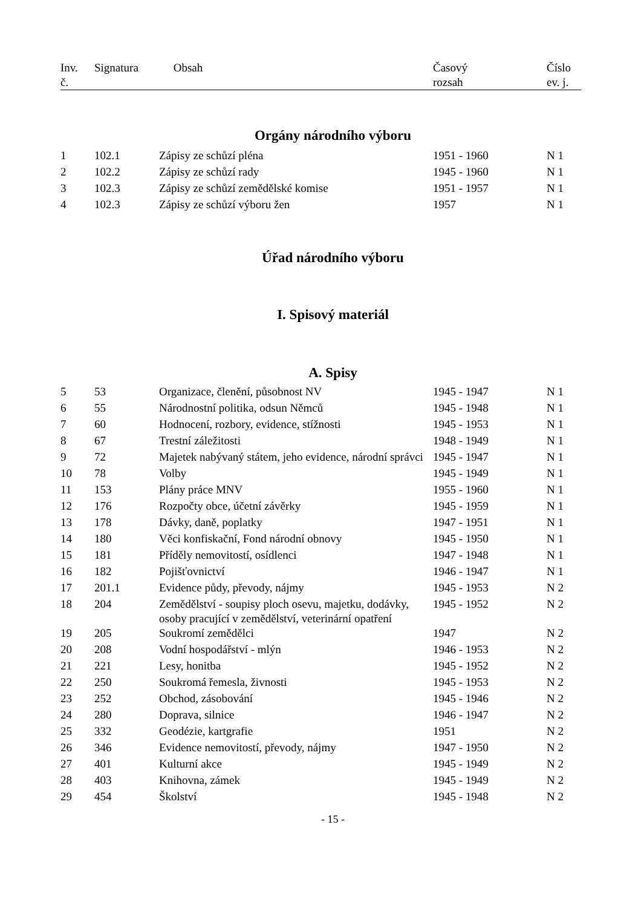| Inv. č. | Signatura | Obsah | Časový rozsah | Číslo ev. j. |
| --- | --- | --- | --- | --- |
Orgány národního výboru
| 1 | 102.1 | Zápisy ze schůzí pléna | 1951 - 1960 | N 1 |
| 2 | 102.2 | Zápisy ze schůzí rady | 1945 - 1960 | N 1 |
| 3 | 102.3 | Zápisy ze schůzí zemědělské komise | 1951 - 1957 | N 1 |
| 4 | 102.3 | Zápisy ze schůzí výboru žen | 1957 | N 1 |
Úřad národního výboru
I. Spisový materiál
A. Spisy
| 5 | 53 | Organizace, členění, působnost NV | 1945 - 1947 | N 1 |
| 6 | 55 | Národnostní politika, odsun Němců | 1945 - 1948 | N 1 |
| 7 | 60 | Hodnocení, rozbory, evidence, stížnosti | 1945 - 1953 | N 1 |
| 8 | 67 | Trestní záležitosti | 1948 - 1949 | N 1 |
| 9 | 72 | Majetek nabývaný státem, jeho evidence, národní správci | 1945 - 1947 | N 1 |
| 10 | 78 | Volby | 1945 - 1949 | N 1 |
| 11 | 153 | Plány práce MNV | 1955 - 1960 | N 1 |
| 12 | 176 | Rozpočty obce, účetní závěrky | 1945 - 1959 | N 1 |
| 13 | 178 | Dávky, daně, poplatky | 1947 - 1951 | N 1 |
| 14 | 180 | Věci konfiskační, Fond národní obnovy | 1945 - 1950 | N 1 |
| 15 | 181 | Příděly nemovitostí, osídlenci | 1947 - 1948 | N 1 |
| 16 | 182 | Pojišťovnictví | 1946 - 1947 | N 1 |
| 17 | 201.1 | Evidence půdy, převody, nájmy | 1945 - 1953 | N 2 |
| 18 | 204 | Zemědělství - soupisy ploch osevu, majetku, dodávky, osoby pracující v zemědělství, veterinární opatření | 1945 - 1952 | N 2 |
| 19 | 205 | Soukromí zemědělci | 1947 | N 2 |
| 20 | 208 | Vodní hospodářství - mlýn | 1946 - 1953 | N 2 |
| 21 | 221 | Lesy, honitba | 1945 - 1952 | N 2 |
| 22 | 250 | Soukromá řemesla, živnosti | 1945 - 1953 | N 2 |
| 23 | 252 | Obchod, zásobování | 1945 - 1946 | N 2 |
| 24 | 280 | Doprava, silnice | 1946 - 1947 | N 2 |
| 25 | 332 | Geodézie, kartgrafie | 1951 | N 2 |
| 26 | 346 | Evidence nemovitostí, převody, nájmy | 1947 - 1950 | N 2 |
| 27 | 401 | Kulturní akce | 1945 - 1949 | N 2 |
| 28 | 403 | Knihovna, zámek | 1945 - 1949 | N 2 |
| 29 | 454 | Školství | 1945 - 1948 | N 2 |
- 15 -